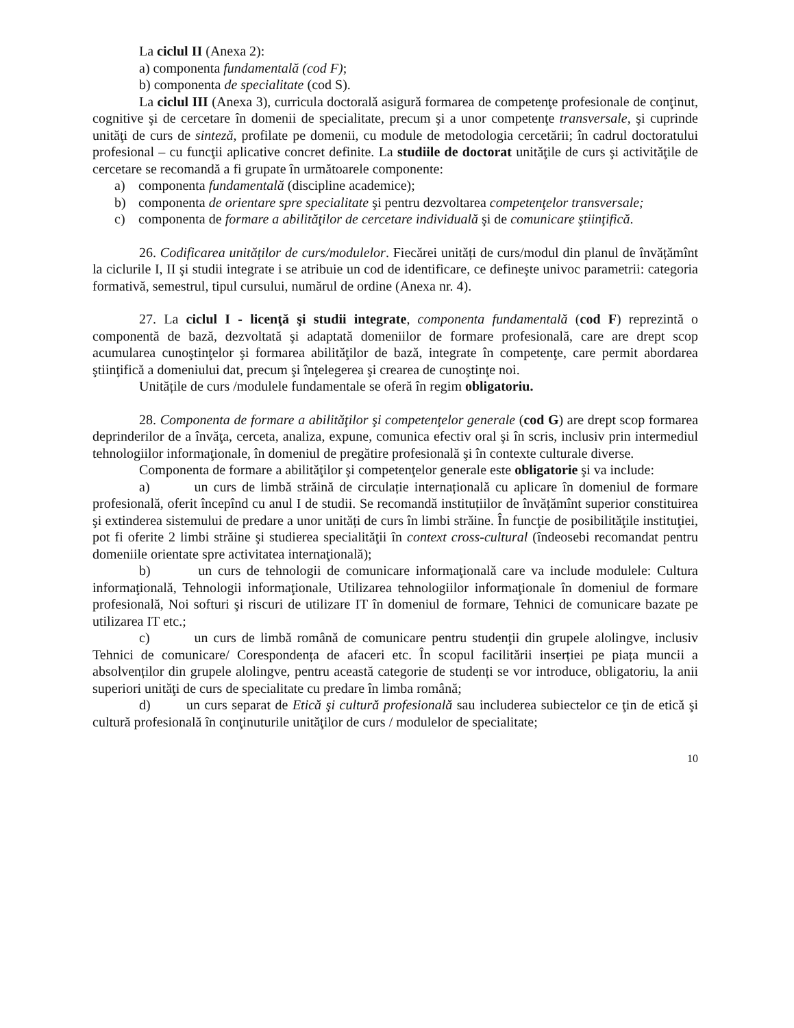La ciclul II (Anexa 2):
a) componenta fundamentală (cod F);
b) componenta de specialitate (cod S).
La ciclul III (Anexa 3), curricula doctorală asigură formarea de competenţe profesionale de conţinut, cognitive şi de cercetare în domenii de specialitate, precum şi a unor competenţe transversale, şi cuprinde unităţi de curs de sinteză, profilate pe domenii, cu module de metodologia cercetării; în cadrul doctoratului profesional – cu funcţii aplicative concret definite. La studiile de doctorat unităţile de curs şi activităţile de cercetare se recomandă a fi grupate în următoarele componente:
a) componenta fundamentală (discipline academice);
b) componenta de orientare spre specialitate şi pentru dezvoltarea competenţelor transversale;
c) componenta de formare a abilităţilor de cercetare individuală şi de comunicare ştiinţifică.
26. Codificarea unităților de curs/modulelor. Fiecărei unități de curs/modul din planul de învățămînt la ciclurile I, II şi studii integrate i se atribuie un cod de identificare, ce defineşte univoc parametrii: categoria formativă, semestrul, tipul cursului, numărul de ordine (Anexa nr. 4).
27. La ciclul I - licenţă şi studii integrate, componenta fundamentală (cod F) reprezintă o componentă de bază, dezvoltată şi adaptată domeniilor de formare profesională, care are drept scop acumularea cunoştinţelor şi formarea abilităţilor de bază, integrate în competenţe, care permit abordarea ştiinţifică a domeniului dat, precum şi înţelegerea şi crearea de cunoştinţe noi.
Unitățile de curs /modulele fundamentale se oferă în regim obligatoriu.
28. Componenta de formare a abilităţilor şi competenţelor generale (cod G) are drept scop formarea deprinderilor de a învăţa, cerceta, analiza, expune, comunica efectiv oral şi în scris, inclusiv prin intermediul tehnologiilor informaţionale, în domeniul de pregătire profesională şi în contexte culturale diverse.
Componenta de formare a abilităţilor şi competenţelor generale este obligatorie şi va include:
a) un curs de limbă străină de circulație internațională cu aplicare în domeniul de formare profesională, oferit începînd cu anul I de studii. Se recomandă instituțiilor de învățămînt superior constituirea şi extinderea sistemului de predare a unor unități de curs în limbi străine. În funcţie de posibilităţile instituţiei, pot fi oferite 2 limbi străine şi studierea specialităţii în context cross-cultural (îndeosebi recomandat pentru domeniile orientate spre activitatea internaţională);
b) un curs de tehnologii de comunicare informaţională care va include modulele: Cultura informaţională, Tehnologii informaţionale, Utilizarea tehnologiilor informaţionale în domeniul de formare profesională, Noi softuri şi riscuri de utilizare IT în domeniul de formare, Tehnici de comunicare bazate pe utilizarea IT etc.;
c) un curs de limbă română de comunicare pentru studenţii din grupele alolingve, inclusiv Tehnici de comunicare/ Corespondența de afaceri etc. În scopul facilitării inserției pe piața muncii a absolvenților din grupele alolingve, pentru această categorie de studenți se vor introduce, obligatoriu, la anii superiori unităţi de curs de specialitate cu predare în limba română;
d) un curs separat de Etică şi cultură profesională sau includerea subiectelor ce ţin de etică şi cultură profesională în conţinuturile unităţilor de curs / modulelor de specialitate;
10